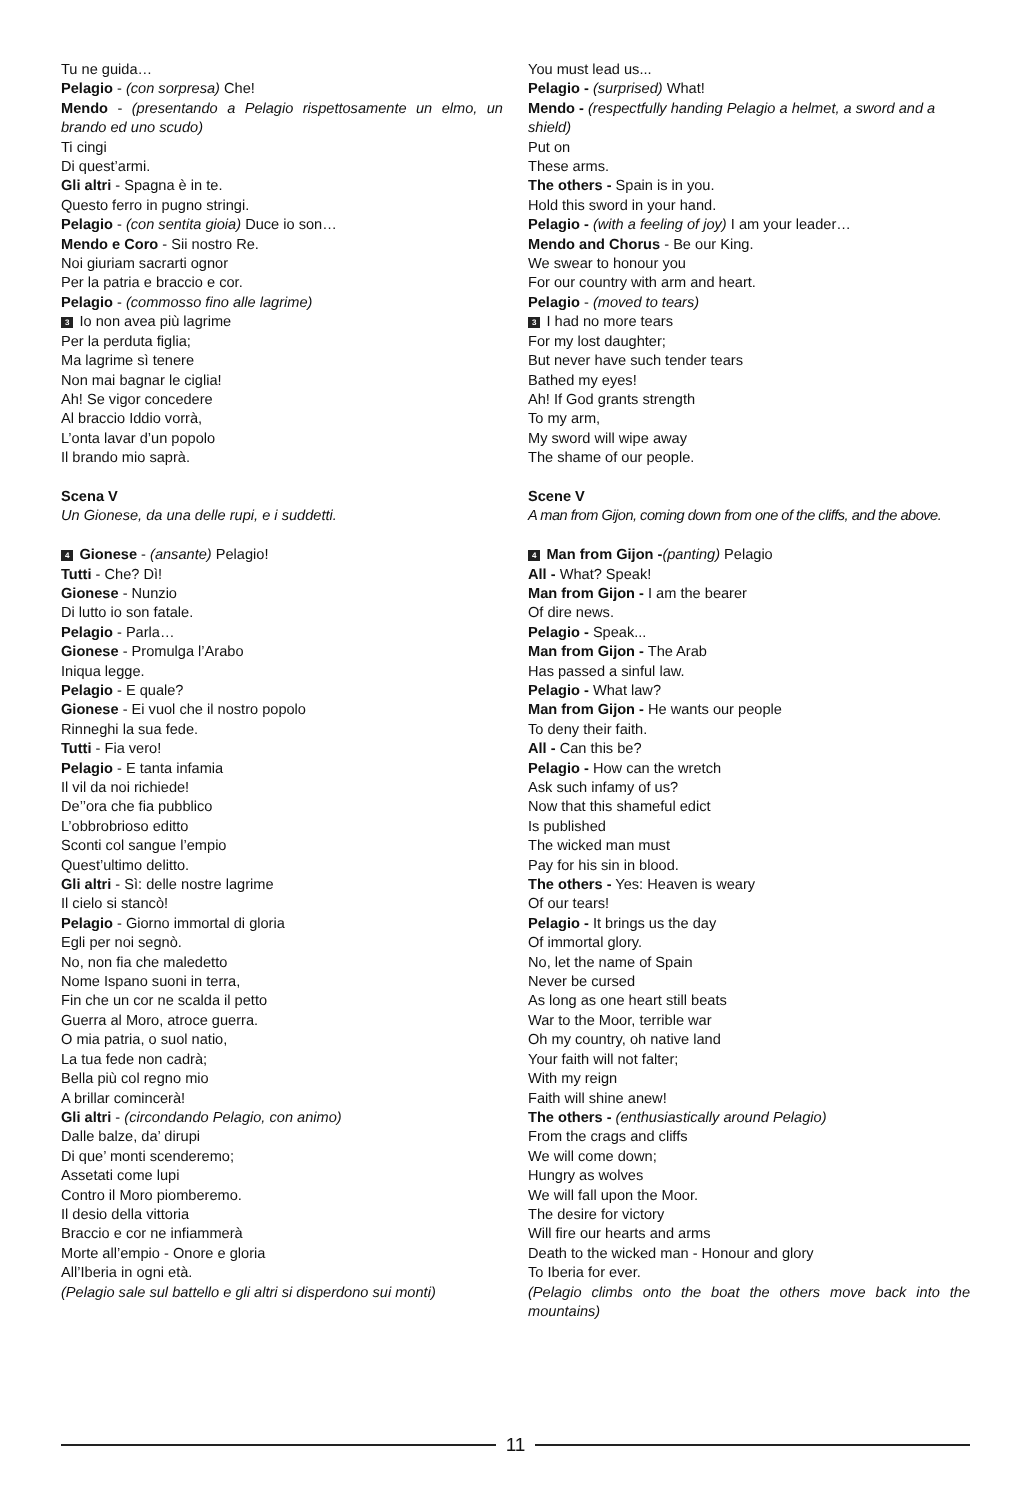Tu ne guida…
Pelagio - (con sorpresa) Che!
Mendo - (presentando a Pelagio rispettosamente un elmo, un brando ed uno scudo)
Ti cingi
Di quest’armi.
Gli altri - Spagna è in te.
Questo ferro in pugno stringi.
Pelagio - (con sentita gioia) Duce io son…
Mendo e Coro - Sii nostro Re.
Noi giuriam sacrarti ognor
Per la patria e braccio e cor.
Pelagio - (commosso fino alle lagrime)
3 Io non avea più lagrime
Per la perduta figlia;
Ma lagrime sì tenere
Non mai bagnar le ciglia!
Ah! Se vigor concedere
Al braccio Iddio vorrà,
L’onta lavar d’un popolo
Il brando mio saprà.
Scena V
Un Gionese, da una delle rupi, e i suddetti.
4 Gionese - (ansante) Pelagio!
Tutti - Che? Dì!
Gionese - Nunzio
Di lutto io son fatale.
Pelagio - Parla…
Gionese - Promulga l’Arabo
Iniqua legge.
Pelagio - E quale?
Gionese - Ei vuol che il nostro popolo
Rinneghi la sua fede.
Tutti - Fia vero!
Pelagio - E tanta infamia
Il vil da noi richiede!
De’’ora che fia pubblico
L’obbrobrioso editto
Sconti col sangue l’empio
Quest’ultimo delitto.
Gli altri - Sì: delle nostre lagrime
Il cielo si stancò!
Pelagio - Giorno immortal di gloria
Egli per noi segnò.
No, non fia che maledetto
Nome Ispano suoni in terra,
Fin che un cor ne scalda il petto
Guerra al Moro, atroce guerra.
O mia patria, o suol natio,
La tua fede non cadrà;
Bella più col regno mio
A brillar comincerà!
Gli altri - (circondando Pelagio, con animo)
Dalle balze, da’ dirupi
Di que’ monti scenderemo;
Assetati come lupi
Contro il Moro piomberemo.
Il desio della vittoria
Braccio e cor ne infiammerà
Morte all’empio - Onore e gloria
All’Iberia in ogni età.
(Pelagio sale sul battello e gli altri si disperdono sui monti)
You must lead us...
Pelagio - (surprised) What!
Mendo - (respectfully handing Pelagio a helmet, a sword and a shield)
Put on
These arms.
The others - Spain is in you.
Hold this sword in your hand.
Pelagio - (with a feeling of joy) I am your leader…
Mendo and Chorus - Be our King.
We swear to honour you
For our country with arm and heart.
Pelagio - (moved to tears)
3 I had no more tears
For my lost daughter;
But never have such tender tears
Bathed my eyes!
Ah! If God grants strength
To my arm,
My sword will wipe away
The shame of our people.
Scene V
A man from Gijon, coming down from one of the cliffs, and the above.
4 Man from Gijon -(panting) Pelagio
All - What? Speak!
Man from Gijon - I am the bearer
Of dire news.
Pelagio - Speak...
Man from Gijon - The Arab
Has passed a sinful law.
Pelagio - What law?
Man from Gijon - He wants our people
To deny their faith.
All - Can this be?
Pelagio - How can the wretch
Ask such infamy of us?
Now that this shameful edict
Is published
The wicked man must
Pay for his sin in blood.
The others - Yes: Heaven is weary
Of our tears!
Pelagio - It brings us the day
Of immortal glory.
No, let the name of Spain
Never be cursed
As long as one heart still beats
War to the Moor, terrible war
Oh my country, oh native land
Your faith will not falter;
With my reign
Faith will shine anew!
The others - (enthusiastically around Pelagio)
From the crags and cliffs
We will come down;
Hungry as wolves
We will fall upon the Moor.
The desire for victory
Will fire our hearts and arms
Death to the wicked man - Honour and glory
To Iberia for ever.
(Pelagio climbs onto the boat the others move back into the mountains)
11